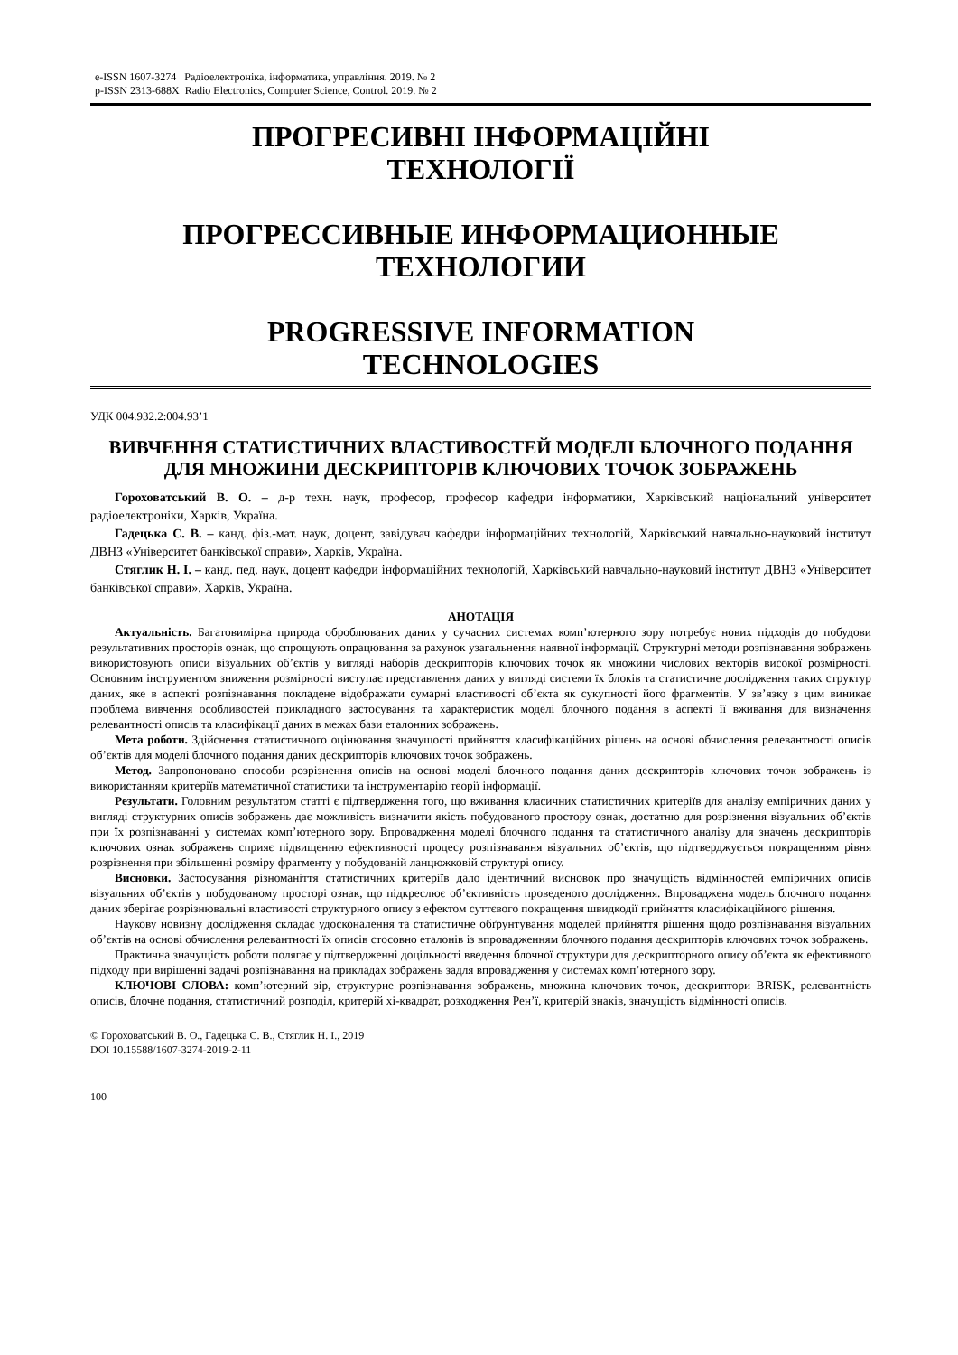e-ISSN 1607-3274 Радіоелектроніка, інформатика, управління. 2019. № 2
p-ISSN 2313-688X Radio Electronics, Computer Science, Control. 2019. № 2
ПРОГРЕСИВНІ ІНФОРМАЦІЙНІ
ТЕХНОЛОГІЇ
ПРОГРЕССИВНЫЕ ИНФОРМАЦИОННЫЕ
ТЕХНОЛОГИИ
PROGRESSIVE INFORMATION
TECHNOLOGIES
УДК 004.932.2:004.93’1
ВИВЧЕННЯ СТАТИСТИЧНИХ ВЛАСТИВОСТЕЙ МОДЕЛІ БЛОЧНОГО ПОДАННЯ ДЛЯ МНОЖИНИ ДЕСКРИПТОРІВ КЛЮЧОВИХ ТОЧОК ЗОБРАЖЕНЬ
Гороховатський В. О. – д-р техн. наук, професор, професор кафедри інформатики, Харківський національний університет радіоелектроніки, Харків, Україна.
Гадецька С. В. – канд. фіз.-мат. наук, доцент, завідувач кафедри інформаційних технологій, Харківський навчально-науковий інститут ДВНЗ «Університет банківської справи», Харків, Україна.
Стяглик Н. І. – канд. пед. наук, доцент кафедри інформаційних технологій, Харківський навчально-науковий інститут ДВНЗ «Університет банківської справи», Харків, Україна.
АНОТАЦІЯ
Актуальність. Багатовимірна природа оброблюваних даних у сучасних системах комп’ютерного зору потребує нових підходів до побудови результативних просторів ознак, що спрощують опрацювання за рахунок узагальнення наявної інформації. Структурні методи розпізнавання зображень використовують описи візуальних об’єктів у вигляді наборів дескрипторів ключових точок як множини числових векторів високої розмірності. Основним інструментом зниження розмірності виступає представлення даних у вигляді системи їх блоків та статистичне дослідження таких структур даних, яке в аспекті розпізнавання покладене відображати сумарні властивості об’єкта як сукупності його фрагментів. У зв’язку з цим виникає проблема вивчення особливостей прикладного застосування та характеристик моделі блочного подання в аспекті її вживання для визначення релевантності описів та класифікації даних в межах бази еталонних зображень.
Мета роботи. Здійснення статистичного оцінювання значущості прийняття класифікаційних рішень на основі обчислення релевантності описів об’єктів для моделі блочного подання даних дескрипторів ключових точок зображень.
Метод. Запропоновано способи розрізнення описів на основі моделі блочного подання даних дескрипторів ключових точок зображень із використанням критеріїв математичної статистики та інструментарію теорії інформації.
Результати. Головним результатом статті є підтвердження того, що вживання класичних статистичних критеріїв для аналізу емпіричних даних у вигляді структурних описів зображень дає можливість визначити якість побудованого простору ознак, достатню для розрізнення візуальних об’єктів при їх розпізнаванні у системах комп’ютерного зору. Впровадження моделі блочного подання та статистичного аналізу для значень дескрипторів ключових ознак зображень сприяє підвищенню ефективності процесу розпізнавання візуальних об’єктів, що підтверджується покращенням рівня розрізнення при збільшенні розміру фрагменту у побудованій ланцюжковій структурі опису.
Висновки. Застосування різноманіття статистичних критеріїв дало ідентичний висновок про значущість відмінностей емпіричних описів візуальних об’єктів у побудованому просторі ознак, що підкреслює об’єктивність проведеного дослідження. Впроваджена модель блочного подання даних зберігає розрізнювальні властивості структурного опису з ефектом суттєвого покращення швидкодії прийняття класифікаційного рішення.
Наукову новизну дослідження складає удосконалення та статистичне обґрунтування моделей прийняття рішення щодо розпізнавання візуальних об’єктів на основі обчислення релевантності їх описів стосовно еталонів із впровадженням блочного подання дескрипторів ключових точок зображень.
Практична значущість роботи полягає у підтвердженні доцільності введення блочної структури для дескрипторного опису об’єкта як ефективного підходу при вирішенні задачі розпізнавання на прикладах зображень задля впровадження у системах комп’ютерного зору.
КЛЮЧОВІ СЛОВА: комп’ютерний зір, структурне розпізнавання зображень, множина ключових точок, дескриптори BRISK, релевантність описів, блочне подання, статистичний розподіл, критерій хі-квадрат, розходження Рен’ї, критерій знаків, значущість відмінності описів.
© Гороховатський В. О., Гадецька С. В., Стяглик Н. І., 2019
DOI 10.15588/1607-3274-2019-2-11
100